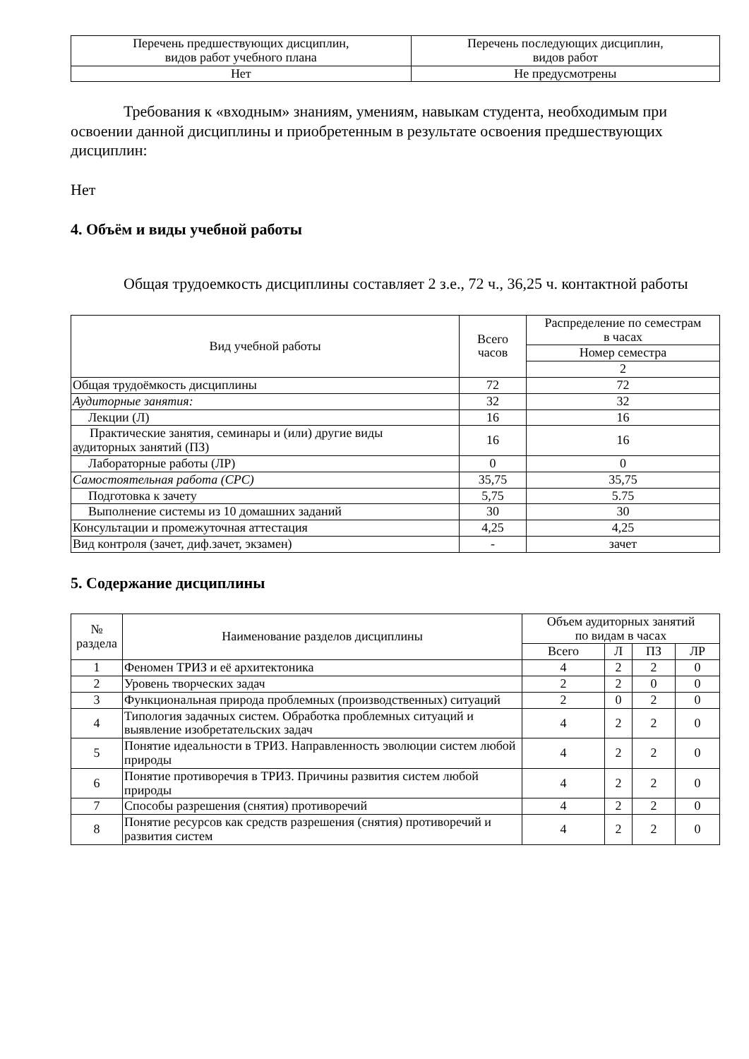| Перечень предшествующих дисциплин, видов работ учебного плана | Перечень последующих дисциплин, видов работ |
| Нет | Не предусмотрены |
Требования к «входным» знаниям, умениям, навыкам студента, необходимым при освоении данной дисциплины и приобретенным в результате освоения предшествующих дисциплин:
Нет
4. Объём и виды учебной работы
Общая трудоемкость дисциплины составляет 2 з.е., 72 ч., 36,25 ч. контактной работы
| Вид учебной работы | Всего часов | Распределение по семестрам в часах |
| --- | --- | --- |
| | | Номер семестра |
| | | 2 |
| Общая трудоёмкость дисциплины | 72 | 72 |
| Аудиторные занятия: | 32 | 32 |
| Лекции (Л) | 16 | 16 |
| Практические занятия, семинары и (или) другие виды аудиторных занятий (ПЗ) | 16 | 16 |
| Лабораторные работы (ЛР) | 0 | 0 |
| Самостоятельная работа (СРС) | 35,75 | 35,75 |
| Подготовка к зачету | 5,75 | 5.75 |
| Выполнение системы из 10 домашних заданий | 30 | 30 |
| Консультации и промежуточная аттестация | 4,25 | 4,25 |
| Вид контроля (зачет, диф.зачет, экзамен) | - | зачет |
5. Содержание дисциплины
| № раздела | Наименование разделов дисциплины | Объем аудиторных занятий по видам в часах | | | |
| --- | --- | --- | --- | --- | --- |
| | | Всего | Л | ПЗ | ЛР |
| 1 | Феномен ТРИЗ и её архитектоника | 4 | 2 | 2 | 0 |
| 2 | Уровень творческих задач | 2 | 2 | 0 | 0 |
| 3 | Функциональная природа проблемных (производственных) ситуаций | 2 | 0 | 2 | 0 |
| 4 | Типология задачных систем. Обработка проблемных ситуаций и выявление изобретательских задач | 4 | 2 | 2 | 0 |
| 5 | Понятие идеальности в ТРИЗ. Направленность эволюции систем любой природы | 4 | 2 | 2 | 0 |
| 6 | Понятие противоречия в ТРИЗ. Причины развития систем любой природы | 4 | 2 | 2 | 0 |
| 7 | Способы разрешения (снятия) противоречий | 4 | 2 | 2 | 0 |
| 8 | Понятие ресурсов как средств разрешения (снятия) противоречий и развития систем | 4 | 2 | 2 | 0 |